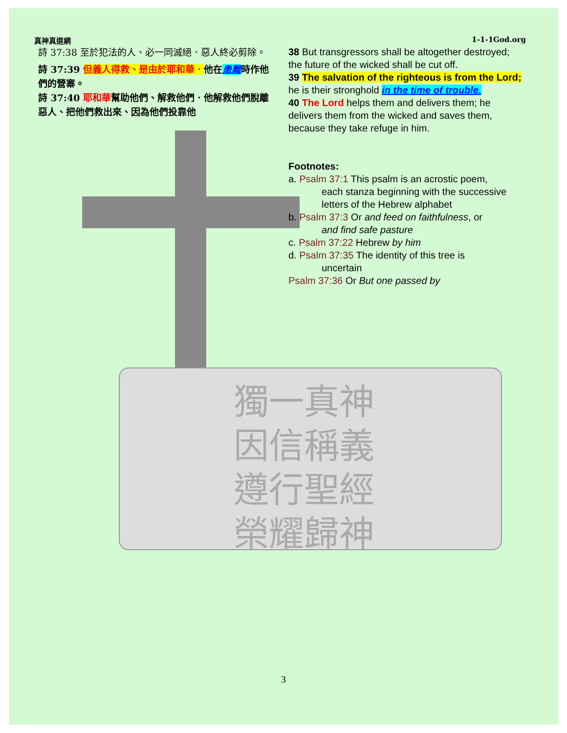獨一真神
因信稱義
遵行聖經
榮耀歸神
真神真道網 1-1-1God.org
詩 37:38 至於犯法的人、必一同滅絕．惡人終必剪除。
詩 37:39 但義人得救、是由於耶和華．他在患難時作他們的營寨。
詩 37:40 耶和華幫助他們、解救他們．他解救他們脫離惡人、把他們救出來、因為他們投靠他
38 But transgressors shall be altogether destroyed; the future of the wicked shall be cut off.
39 The salvation of the righteous is from the Lord; he is their stronghold in the time of trouble.
40 The Lord helps them and delivers them; he delivers them from the wicked and saves them, because they take refuge in him.
Footnotes:
a. Psalm 37:1 This psalm is an acrostic poem,
each stanza beginning with the successive letters of the Hebrew alphabet
b. Psalm 37:3 Or and feed on faithfulness, or
and find safe pasture
c. Psalm 37:22 Hebrew by him
d. Psalm 37:35 The identity of this tree is
uncertain
Psalm 37:36 Or But one passed by
3